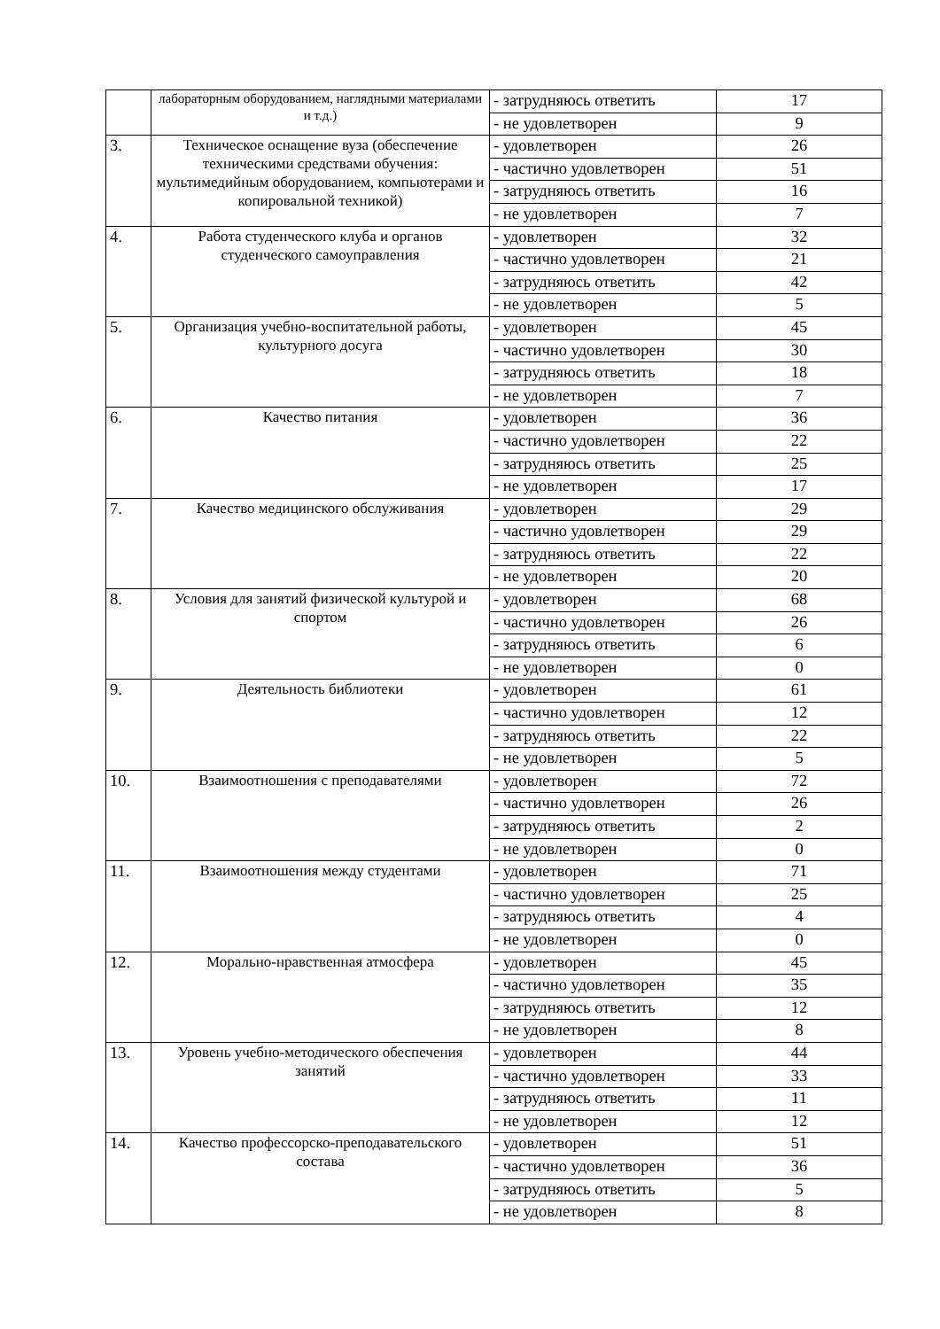| | лабораторным оборудованием, наглядными материалами и т.д.) | - затрудняюсь ответить | 17 |
| | | - не удовлетворен | 9 |
| 3. | Техническое оснащение вуза (обеспечение техническими средствами обучения: мультимедийным оборудованием, компьютерами и копировальной техникой) | - удовлетворен | 26 |
| | | - частично удовлетворен | 51 |
| | | - затрудняюсь ответить | 16 |
| | | - не удовлетворен | 7 |
| 4. | Работа студенческого клуба и органов студенческого самоуправления | - удовлетворен | 32 |
| | | - частично удовлетворен | 21 |
| | | - затрудняюсь ответить | 42 |
| | | - не удовлетворен | 5 |
| 5. | Организация учебно-воспитательной работы, культурного досуга | - удовлетворен | 45 |
| | | - частично удовлетворен | 30 |
| | | - затрудняюсь ответить | 18 |
| | | - не удовлетворен | 7 |
| 6. | Качество питания | - удовлетворен | 36 |
| | | - частично удовлетворен | 22 |
| | | - затрудняюсь ответить | 25 |
| | | - не удовлетворен | 17 |
| 7. | Качество медицинского обслуживания | - удовлетворен | 29 |
| | | - частично удовлетворен | 29 |
| | | - затрудняюсь ответить | 22 |
| | | - не удовлетворен | 20 |
| 8. | Условия для занятий физической культурой и спортом | - удовлетворен | 68 |
| | | - частично удовлетворен | 26 |
| | | - затрудняюсь ответить | 6 |
| | | - не удовлетворен | 0 |
| 9. | Деятельность библиотеки | - удовлетворен | 61 |
| | | - частично удовлетворен | 12 |
| | | - затрудняюсь ответить | 22 |
| | | - не удовлетворен | 5 |
| 10. | Взаимоотношения с преподавателями | - удовлетворен | 72 |
| | | - частично удовлетворен | 26 |
| | | - затрудняюсь ответить | 2 |
| | | - не удовлетворен | 0 |
| 11. | Взаимоотношения между студентами | - удовлетворен | 71 |
| | | - частично удовлетворен | 25 |
| | | - затрудняюсь ответить | 4 |
| | | - не удовлетворен | 0 |
| 12. | Морально-нравственная атмосфера | - удовлетворен | 45 |
| | | - частично удовлетворен | 35 |
| | | - затрудняюсь ответить | 12 |
| | | - не удовлетворен | 8 |
| 13. | Уровень учебно-методического обеспечения занятий | - удовлетворен | 44 |
| | | - частично удовлетворен | 33 |
| | | - затрудняюсь ответить | 11 |
| | | - не удовлетворен | 12 |
| 14. | Качество профессорско-преподавательского состава | - удовлетворен | 51 |
| | | - частично удовлетворен | 36 |
| | | - затрудняюсь ответить | 5 |
| | | - не удовлетворен | 8 |